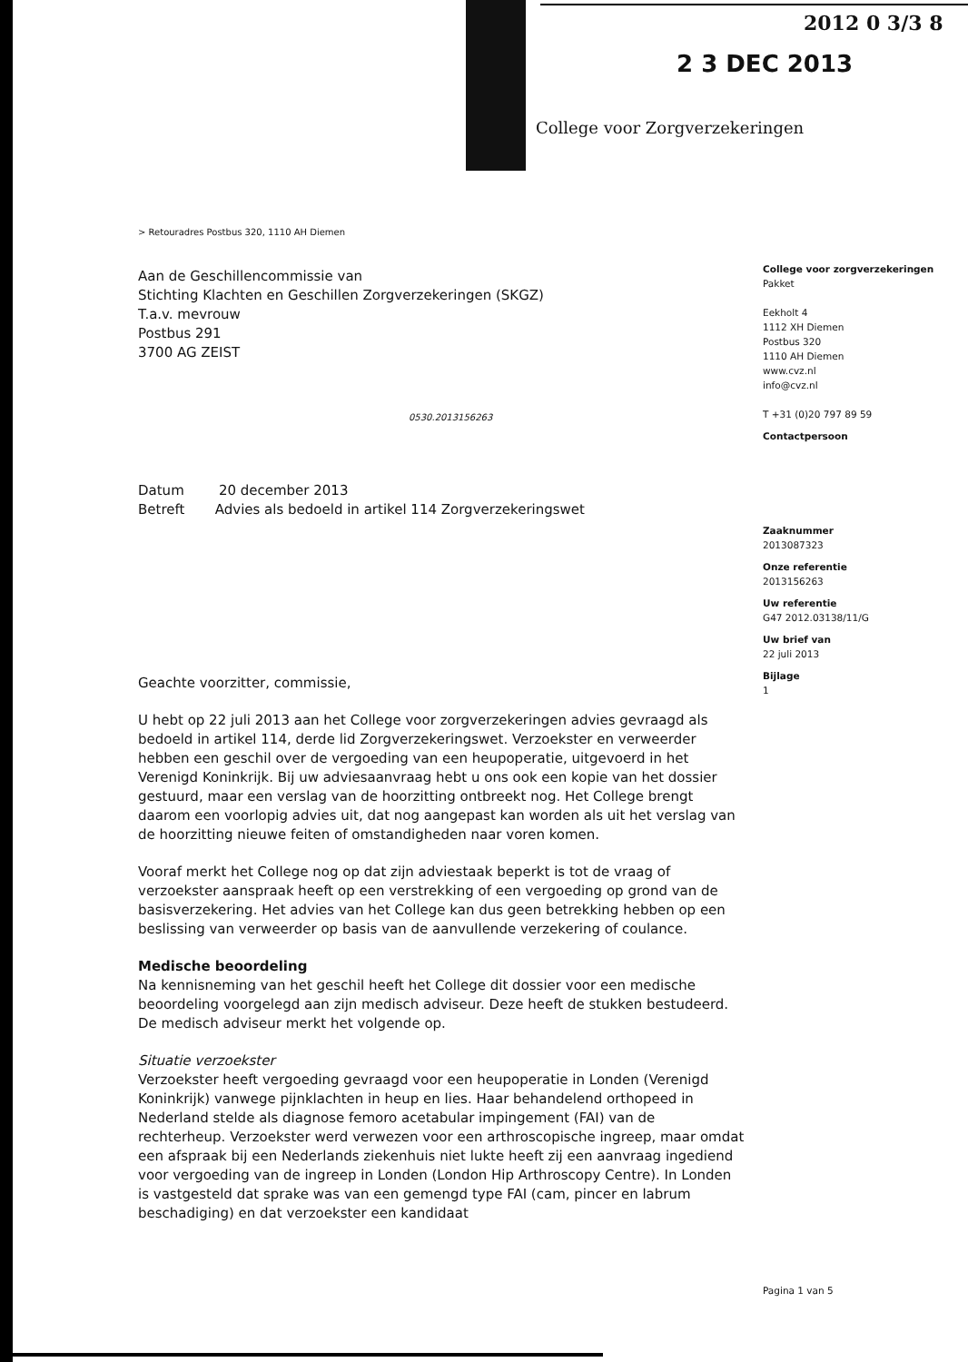2012 0 3/3 8
2 3 DEC 2013
College voor Zorgverzekeringen
> Retouradres Postbus 320, 1110 AH Diemen
Aan de Geschillencommissie van
Stichting Klachten en Geschillen Zorgverzekeringen (SKGZ)
T.a.v. mevrouw
Postbus 291
3700 AG ZEIST
0530.2013156263
Datum 20 december 2013
Betreft Advies als bedoeld in artikel 114 Zorgverzekeringswet
Geachte voorzitter, commissie,
U hebt op 22 juli 2013 aan het College voor zorgverzekeringen advies gevraagd als bedoeld in artikel 114, derde lid Zorgverzekeringswet. Verzoekster en verweerder hebben een geschil over de vergoeding van een heupoperatie, uitgevoerd in het Verenigd Koninkrijk. Bij uw adviesaanvraag hebt u ons ook een kopie van het dossier gestuurd, maar een verslag van de hoorzitting ontbreekt nog. Het College brengt daarom een voorlopig advies uit, dat nog aangepast kan worden als uit het verslag van de hoorzitting nieuwe feiten of omstandigheden naar voren komen.
Vooraf merkt het College nog op dat zijn adviestaak beperkt is tot de vraag of verzoekster aanspraak heeft op een verstrekking of een vergoeding op grond van de basisverzekering. Het advies van het College kan dus geen betrekking hebben op een beslissing van verweerder op basis van de aanvullende verzekering of coulance.
Medische beoordeling
Na kennisneming van het geschil heeft het College dit dossier voor een medische beoordeling voorgelegd aan zijn medisch adviseur. Deze heeft de stukken bestudeerd. De medisch adviseur merkt het volgende op.
Situatie verzoekster
Verzoekster heeft vergoeding gevraagd voor een heupoperatie in Londen (Verenigd Koninkrijk) vanwege pijnklachten in heup en lies. Haar behandelend orthopeed in Nederland stelde als diagnose femoro acetabular impingement (FAI) van de rechterheup. Verzoekster werd verwezen voor een arthroscopische ingreep, maar omdat een afspraak bij een Nederlands ziekenhuis niet lukte heeft zij een aanvraag ingediend voor vergoeding van de ingreep in Londen (London Hip Arthroscopy Centre). In Londen is vastgesteld dat sprake was van een gemengd type FAI (cam, pincer en labrum beschadiging) en dat verzoekster een kandidaat
College voor zorgverzekeringen
Pakket
Eekholt 4
1112 XH Diemen
Postbus 320
1110 AH Diemen
www.cvz.nl
info@cvz.nl
T +31 (0)20 797 89 59
Contactpersoon
Zaaknummer
2013087323
Onze referentie
2013156263
Uw referentie
G47 2012.03138/11/G
Uw brief van
22 juli 2013
Bijlage
1
Pagina 1 van 5